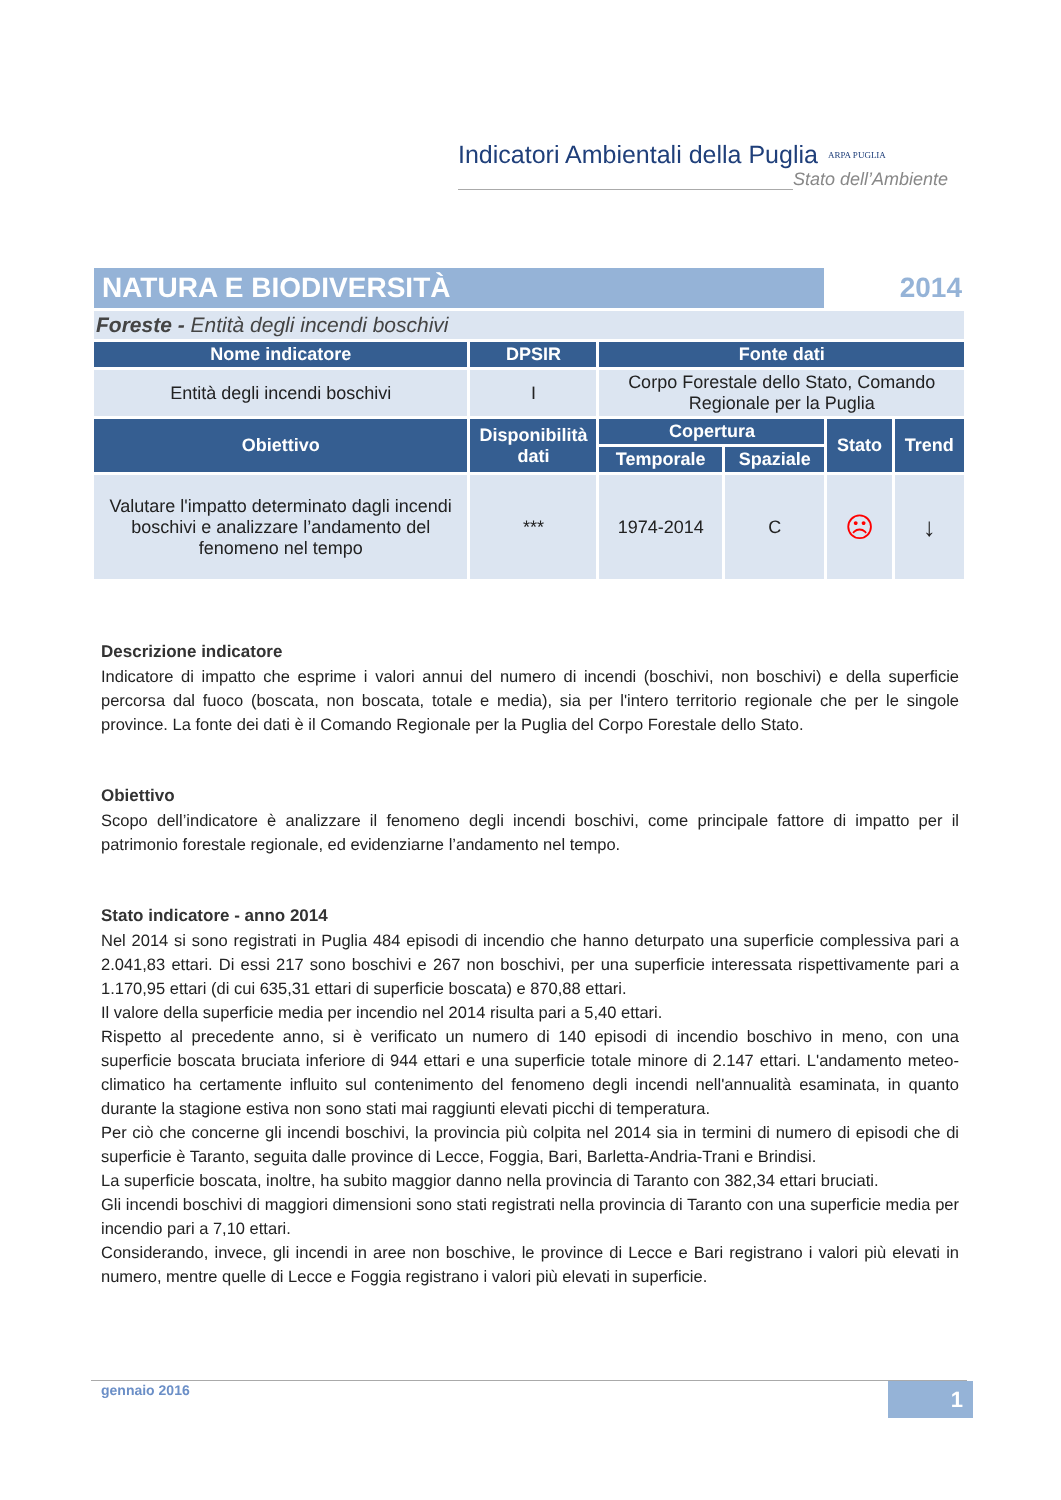Indicatori Ambientali della Puglia ARPA PUGLIA
Stato dell’Ambiente
| NATURA E BIODIVERSITÀ | | | | 2014 | |
| Foreste - Entità degli incendi boschivi | | | | | |
| Nome indicatore | DPSIR | Fonte dati | | | |
| Entità degli incendi boschivi | I | Corpo Forestale dello Stato, Comando Regionale per la Puglia | | | |
| Obiettivo | Disponibilità dati | Copertura | | Stato | Trend |
| | | Temporale | Spaziale | | |
| Valutare l'impatto determinato dagli incendi boschivi e analizzare l’andamento del fenomeno nel tempo | *** | 1974-2014 | C | ☹ | ↓ |
Descrizione indicatore
Indicatore di impatto che esprime i valori annui del numero di incendi (boschivi, non boschivi) e della superficie percorsa dal fuoco (boscata, non boscata, totale e media), sia per l'intero territorio regionale che per le singole province. La fonte dei dati è il Comando Regionale per la Puglia del Corpo Forestale dello Stato.
Obiettivo
Scopo dell’indicatore è analizzare il fenomeno degli incendi boschivi, come principale fattore di impatto per il patrimonio forestale regionale, ed evidenziarne l’andamento nel tempo.
Stato indicatore - anno 2014
Nel 2014 si sono registrati in Puglia 484 episodi di incendio che hanno deturpato una superficie complessiva pari a 2.041,83 ettari. Di essi 217 sono boschivi e 267 non boschivi, per una superficie interessata rispettivamente pari a 1.170,95 ettari (di cui 635,31 ettari di superficie boscata) e 870,88 ettari.
Il valore della superficie media per incendio nel 2014 risulta pari a 5,40 ettari.
Rispetto al precedente anno, si è verificato un numero di 140 episodi di incendio boschivo in meno, con una superficie boscata bruciata inferiore di 944 ettari e una superficie totale minore di 2.147 ettari. L'andamento meteo-climatico ha certamente influito sul contenimento del fenomeno degli incendi nell'annualità esaminata, in quanto durante la stagione estiva non sono stati mai raggiunti elevati picchi di temperatura.
Per ciò che concerne gli incendi boschivi, la provincia più colpita nel 2014 sia in termini di numero di episodi che di superficie è Taranto, seguita dalle province di Lecce, Foggia, Bari, Barletta-Andria-Trani e Brindisi.
La superficie boscata, inoltre, ha subito maggior danno nella provincia di Taranto con 382,34 ettari bruciati.
Gli incendi boschivi di maggiori dimensioni sono stati registrati nella provincia di Taranto con una superficie media per incendio pari a 7,10 ettari.
Considerando, invece, gli incendi in aree non boschive, le province di Lecce e Bari registrano i valori più elevati in numero, mentre quelle di Lecce e Foggia registrano i valori più elevati in superficie.
gennaio 2016
1